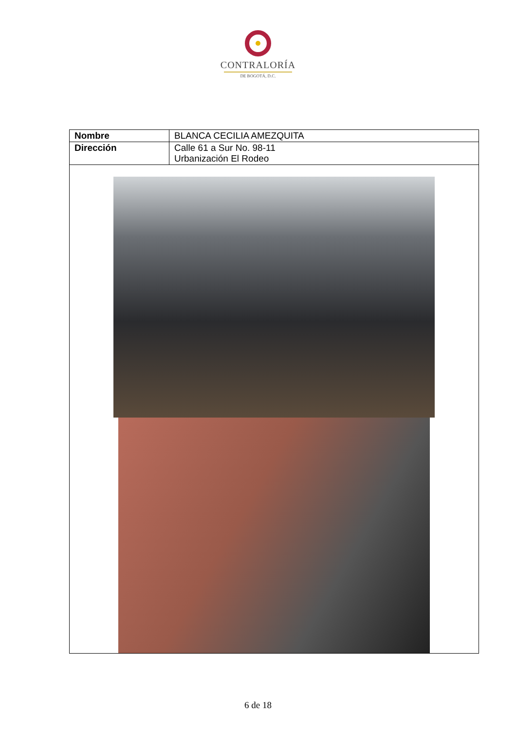CONTRALORÍA
DE BOGOTÁ, D.C.
| Nombre | BLANCA CECILIA AMEZQUITA |
| Dirección | Calle 61 a Sur No. 98-11 Urbanización El Rodeo |
6 de 18